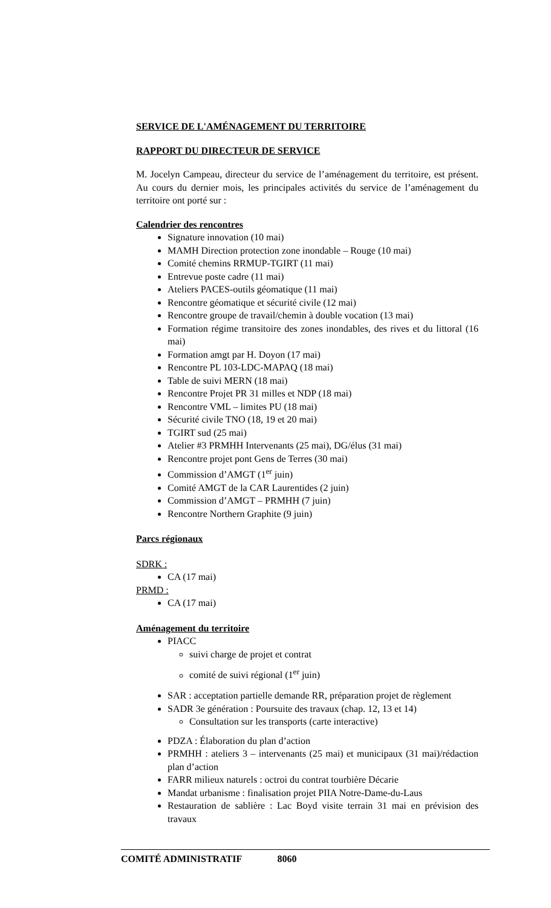SERVICE DE L'AMÉNAGEMENT DU TERRITOIRE
RAPPORT DU DIRECTEUR DE SERVICE
M. Jocelyn Campeau, directeur du service de l’aménagement du territoire, est présent. Au cours du dernier mois, les principales activités du service de l’aménagement du territoire ont porté sur :
Calendrier des rencontres
Signature innovation (10 mai)
MAMH Direction protection zone inondable – Rouge (10 mai)
Comité chemins RRMUP-TGIRT (11 mai)
Entrevue poste cadre (11 mai)
Ateliers PACES-outils géomatique (11 mai)
Rencontre géomatique et sécurité civile (12 mai)
Rencontre groupe de travail/chemin à double vocation (13 mai)
Formation régime transitoire des zones inondables, des rives et du littoral (16 mai)
Formation amgt par H. Doyon (17 mai)
Rencontre PL 103-LDC-MAPAQ (18 mai)
Table de suivi MERN (18 mai)
Rencontre Projet PR 31 milles et NDP (18 mai)
Rencontre VML – limites PU (18 mai)
Sécurité civile TNO (18, 19 et 20 mai)
TGIRT sud (25 mai)
Atelier #3 PRMHH Intervenants (25 mai), DG/élus (31 mai)
Rencontre projet pont Gens de Terres (30 mai)
Commission d’AMGT (1<sup>er</sup> juin)
Comité AMGT de la CAR Laurentides (2 juin)
Commission d’AMGT – PRMHH (7 juin)
Rencontre Northern Graphite (9 juin)
Parcs régionaux
SDRK :
CA (17 mai)
PRMD :
CA (17 mai)
Aménagement du territoire
PIACC
suivi charge de projet et contrat
comité de suivi régional (1<sup>er</sup> juin)
SAR : acceptation partielle demande RR, préparation projet de règlement
SADR 3e génération : Poursuite des travaux (chap. 12, 13 et 14)
Consultation sur les transports (carte interactive)
PDZA : Élaboration du plan d’action
PRMHH : ateliers 3 – intervenants (25 mai) et municipaux (31 mai)/rédaction plan d’action
FARR milieux naturels : octroi du contrat tourbière Décarie
Mandat urbanisme : finalisation projet PIIA Notre-Dame-du-Laus
Restauration de sablière : Lac Boyd visite terrain 31 mai en prévision des travaux
COMITÉ ADMINISTRATIF 8060